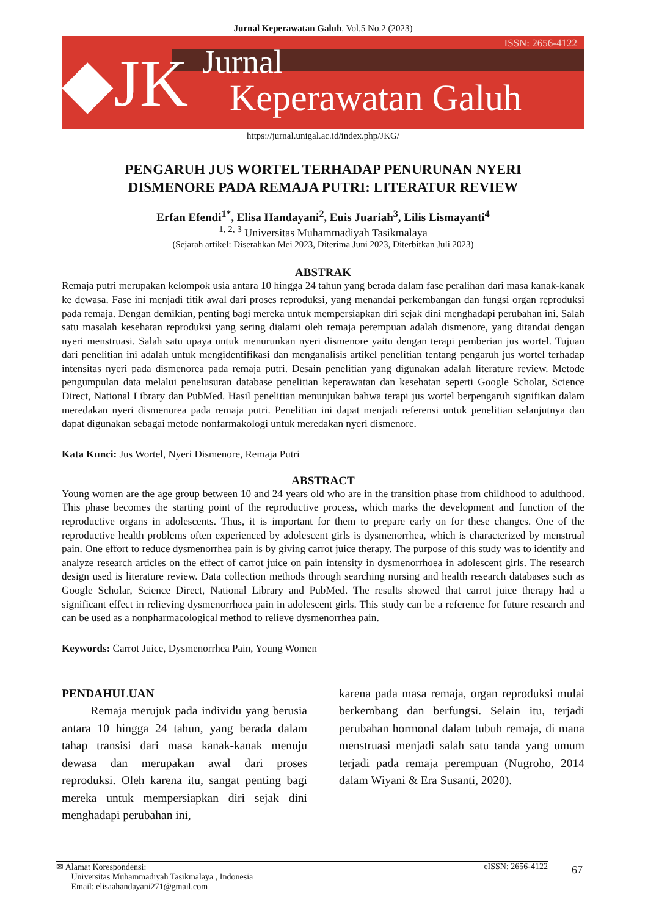Jurnal Keperawatan Galuh, Vol.5 No.2 (2023)
◆JK
Jurnal
Keperawatan Galuh
ISSN: 2656-4122
https://jurnal.unigal.ac.id/index.php/JKG/
PENGARUH JUS WORTEL TERHADAP PENURUNAN NYERI
DISMENORE PADA REMAJA PUTRI: LITERATUR REVIEW
Erfan Efendi<sup>1*</sup>, Elisa Handayani<sup>2</sup>, Euis Juariah<sup>3</sup>, Lilis Lismayanti<sup>4</sup>
<sup>1, 2, 3</sup> Universitas Muhammadiyah Tasikmalaya
(Sejarah artikel: Diserahkan Mei 2023, Diterima Juni 2023, Diterbitkan Juli 2023)
ABSTRAK
Remaja putri merupakan kelompok usia antara 10 hingga 24 tahun yang berada dalam fase peralihan dari masa kanak-kanak ke dewasa. Fase ini menjadi titik awal dari proses reproduksi, yang menandai perkembangan dan fungsi organ reproduksi pada remaja. Dengan demikian, penting bagi mereka untuk mempersiapkan diri sejak dini menghadapi perubahan ini. Salah satu masalah kesehatan reproduksi yang sering dialami oleh remaja perempuan adalah dismenore, yang ditandai dengan nyeri menstruasi. Salah satu upaya untuk menurunkan nyeri dismenore yaitu dengan terapi pemberian jus wortel. Tujuan dari penelitian ini adalah untuk mengidentifikasi dan menganalisis artikel penelitian tentang pengaruh jus wortel terhadap intensitas nyeri pada dismenorea pada remaja putri. Desain penelitian yang digunakan adalah literature review. Metode pengumpulan data melalui penelusuran database penelitian keperawatan dan kesehatan seperti Google Scholar, Science Direct, National Library dan PubMed. Hasil penelitian menunjukan bahwa terapi jus wortel berpengaruh signifikan dalam meredakan nyeri dismenorea pada remaja putri. Penelitian ini dapat menjadi referensi untuk penelitian selanjutnya dan dapat digunakan sebagai metode nonfarmakologi untuk meredakan nyeri dismenore.
Kata Kunci: Jus Wortel, Nyeri Dismenore, Remaja Putri
ABSTRACT
Young women are the age group between 10 and 24 years old who are in the transition phase from childhood to adulthood. This phase becomes the starting point of the reproductive process, which marks the development and function of the reproductive organs in adolescents. Thus, it is important for them to prepare early on for these changes. One of the reproductive health problems often experienced by adolescent girls is dysmenorrhea, which is characterized by menstrual pain. One effort to reduce dysmenorrhea pain is by giving carrot juice therapy. The purpose of this study was to identify and analyze research articles on the effect of carrot juice on pain intensity in dysmenorrhoea in adolescent girls. The research design used is literature review. Data collection methods through searching nursing and health research databases such as Google Scholar, Science Direct, National Library and PubMed. The results showed that carrot juice therapy had a significant effect in relieving dysmenorrhoea pain in adolescent girls. This study can be a reference for future research and can be used as a nonpharmacological method to relieve dysmenorrhea pain.
Keywords: Carrot Juice, Dysmenorrhea Pain, Young Women
PENDAHULUAN
Remaja merujuk pada individu yang berusia antara 10 hingga 24 tahun, yang berada dalam tahap transisi dari masa kanak-kanak menuju dewasa dan merupakan awal dari proses reproduksi. Oleh karena itu, sangat penting bagi mereka untuk mempersiapkan diri sejak dini menghadapi perubahan ini,
karena pada masa remaja, organ reproduksi mulai berkembang dan berfungsi. Selain itu, terjadi perubahan hormonal dalam tubuh remaja, di mana menstruasi menjadi salah satu tanda yang umum terjadi pada remaja perempuan (Nugroho, 2014 dalam Wiyani & Era Susanti, 2020).
✉ Alamat Korespondensi:
Universitas Muhammadiyah Tasikmalaya , Indonesia
Email: elisaahandayani271@gmail.com
eISSN: 2656-4122
67